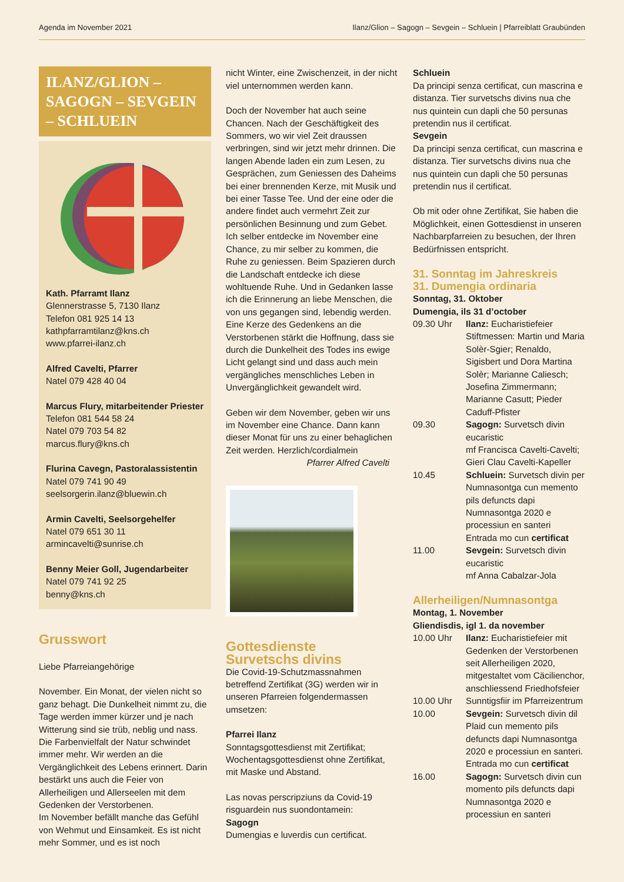Agenda im November 2021 Ilanz/Glion – Sagogn – Sevgein – Schluein | Pfarreiblatt Graubünden
ILANZ/GLION – SAGOGN – SEVGEIN – SCHLUEIN
Kath. Pfarramt Ilanz
Glennerstrasse 5, 7130 Ilanz
Telefon 081 925 14 13
kathpfarramtilanz@kns.ch
www.pfarrei-ilanz.ch
Alfred Cavelti, Pfarrer
Natel 079 428 40 04
Marcus Flury, mitarbeitender Priester
Telefon 081 544 58 24
Natel 079 703 54 82
marcus.flury@kns.ch
Flurina Cavegn, Pastoralassistentin
Natel 079 741 90 49
seelsorgerin.ilanz@bluewin.ch
Armin Cavelti, Seelsorgehelfer
Natel 079 651 30 11
armincavelti@sunrise.ch
Benny Meier Goll, Jugendarbeiter
Natel 079 741 92 25
benny@kns.ch
Grusswort
Liebe Pfarreiangehörige
November. Ein Monat, der vielen nicht so ganz behagt. Die Dunkelheit nimmt zu, die Tage werden immer kürzer und je nach Witterung sind sie trüb, neblig und nass. Die Farbenvielfalt der Natur schwindet immer mehr. Wir werden an die Vergänglichkeit des Lebens erinnert. Darin bestärkt uns auch die Feier von Allerheiligen und Allerseelen mit dem Gedenken der Verstorbenen.
Im November befällt manche das Gefühl von Wehmut und Einsamkeit. Es ist nicht mehr Sommer, und es ist noch
nicht Winter, eine Zwischenzeit, in der nicht viel unternommen werden kann.
Doch der November hat auch seine Chancen. Nach der Geschäftigkeit des Sommers, wo wir viel Zeit draussen verbringen, sind wir jetzt mehr drinnen. Die langen Abende laden ein zum Lesen, zu Gesprächen, zum Geniessen des Daheims bei einer brennenden Kerze, mit Musik und bei einer Tasse Tee. Und der eine oder die andere findet auch vermehrt Zeit zur persönlichen Besinnung und zum Gebet.
Ich selber entdecke im November eine Chance, zu mir selber zu kommen, die Ruhe zu geniessen. Beim Spazieren durch die Landschaft entdecke ich diese wohltuende Ruhe. Und in Gedanken lasse ich die Erinnerung an liebe Menschen, die von uns gegangen sind, lebendig werden. Eine Kerze des Gedenkens an die Verstorbenen stärkt die Hoffnung, dass sie durch die Dunkelheit des Todes ins ewige Licht gelangt sind und dass auch mein vergängliches menschliches Leben in Unvergänglichkeit gewandelt wird.
Geben wir dem November, geben wir uns im November eine Chance. Dann kann dieser Monat für uns zu einer behaglichen Zeit werden. Herzlich/cordialmein
Pfarrer Alfred Cavelti
Gottesdienste
Survetschs divins
Die Covid-19-Schutzmassnahmen betreffend Zertifikat (3G) werden wir in unseren Pfarreien folgendermassen umsetzen:
Pfarrei Ilanz
Sonntagsgottesdienst mit Zertifikat; Wochentagsgottesdienst ohne Zertifikat, mit Maske und Abstand.
Las novas perscripziuns da Covid-19 risguardein nus suondontamein:
Sagogn
Dumengias e luverdis cun certificat.
Schluein
Da principi senza certificat, cun mascrina e distanza. Tier survetschs divins nua che nus quintein cun dapli che 50 persunas pretendin nus il certificat.
Sevgein
Da principi senza certificat, cun mascrina e distanza. Tier survetschs divins nua che nus quintein cun dapli che 50 persunas pretendin nus il certificat.
Ob mit oder ohne Zertifikat, Sie haben die Möglichkeit, einen Gottesdienst in unseren Nachbarpfarreien zu besuchen, der Ihren Bedürfnissen entspricht.
31. Sonntag im Jahreskreis
31. Dumengia ordinaria
Sonntag, 31. Oktober
Dumengia, ils 31 d’october
09.30 Uhr Ilanz: Eucharistiefeier Stiftmessen: Martin und Maria Solèr-Sgier; Renaldo, Sigisbert und Dora Martina Solèr; Marianne Caliesch; Josefina Zimmermann; Marianne Casutt; Pieder Caduff-Pfister
09.30 Sagogn: Survetsch divin eucaristic
mf Francisca Cavelti-Cavelti; Gieri Clau Cavelti-Kapeller
10.45 Schluein: Survetsch divin per Numnasontga cun memento pils defuncts dapi Numnasontga 2020 e processiun en santeri
Entrada mo cun certificat
11.00 Sevgein: Survetsch divin eucaristic
mf Anna Cabalzar-Jola
Allerheiligen/Numnasontga
Montag, 1. November
Gliendisdis, igl 1. da november
10.00 Uhr Ilanz: Eucharistiefeier mit Gedenken der Verstorbenen seit Allerheiligen 2020, mitgestaltet vom Cäcilienchor, anschliessend Friedhofsfeier
10.00 Uhr Sunntigsfiir im Pfarreizentrum
10.00 Sevgein: Survetsch divin dil Plaid cun memento pils defuncts dapi Numnasontga 2020 e processiun en santeri.
Entrada mo cun certificat
16.00 Sagogn: Survetsch divin cun momento pils defuncts dapi Numnasontga 2020 e processiun en santeri